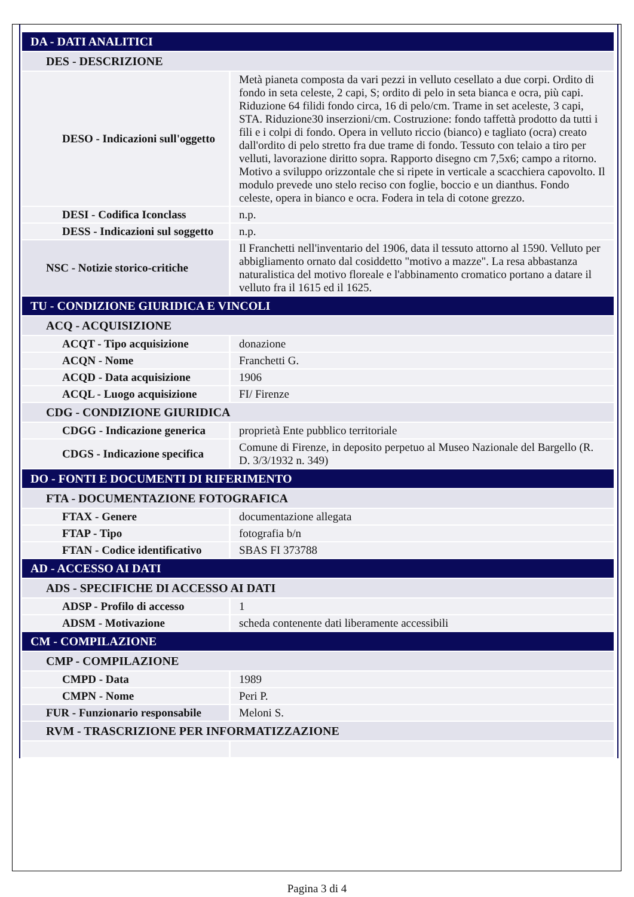| DA - DATI ANALITICI | |
| DES - DESCRIZIONE | |
| DESO - Indicazioni sull'oggetto | Metà pianeta composta da vari pezzi in velluto cesellato a due corpi. Ordito di fondo in seta celeste, 2 capi, S; ordito di pelo in seta bianca e ocra, più capi. Riduzione 64 filidi fondo circa, 16 di pelo/cm. Trame in set aceleste, 3 capi, STA. Riduzione30 inserzioni/cm. Costruzione: fondo taffettà prodotto da tutti i fili e i colpi di fondo. Opera in velluto riccio (bianco) e tagliato (ocra) creato dall'ordito di pelo stretto fra due trame di fondo. Tessuto con telaio a tiro per velluti, lavorazione diritto sopra. Rapporto disegno cm 7,5x6; campo a ritorno. Motivo a sviluppo orizzontale che si ripete in verticale a scacchiera capovolto. Il modulo prevede uno stelo reciso con foglie, boccio e un dianthus. Fondo celeste, opera in bianco e ocra. Fodera in tela di cotone grezzo. |
| DESI - Codifica Iconclass | n.p. |
| DESS - Indicazioni sul soggetto | n.p. |
| NSC - Notizie storico-critiche | Il Franchetti nell'inventario del 1906, data il tessuto attorno al 1590. Velluto per abbigliamento ornato dal cosiddetto "motivo a mazze". La resa abbastanza naturalistica del motivo floreale e l'abbinamento cromatico portano a datare il velluto fra il 1615 ed il 1625. |
| TU - CONDIZIONE GIURIDICA E VINCOLI | |
| ACQ - ACQUISIZIONE | |
| ACQT - Tipo acquisizione | donazione |
| ACQN - Nome | Franchetti G. |
| ACQD - Data acquisizione | 1906 |
| ACQL - Luogo acquisizione | FI/ Firenze |
| CDG - CONDIZIONE GIURIDICA | |
| CDGG - Indicazione generica | proprietà Ente pubblico territoriale |
| CDGS - Indicazione specifica | Comune di Firenze, in deposito perpetuo al Museo Nazionale del Bargello (R. D. 3/3/1932 n. 349) |
| DO - FONTI E DOCUMENTI DI RIFERIMENTO | |
| FTA - DOCUMENTAZIONE FOTOGRAFICA | |
| FTAX - Genere | documentazione allegata |
| FTAP - Tipo | fotografia b/n |
| FTAN - Codice identificativo | SBAS FI 373788 |
| AD - ACCESSO AI DATI | |
| ADS - SPECIFICHE DI ACCESSO AI DATI | |
| ADSP - Profilo di accesso | 1 |
| ADSM - Motivazione | scheda contenente dati liberamente accessibili |
| CM - COMPILAZIONE | |
| CMP - COMPILAZIONE | |
| CMPD - Data | 1989 |
| CMPN - Nome | Peri P. |
| FUR - Funzionario responsabile | Meloni S. |
| RVM - TRASCRIZIONE PER INFORMATIZZAZIONE | |
Pagina 3 di 4